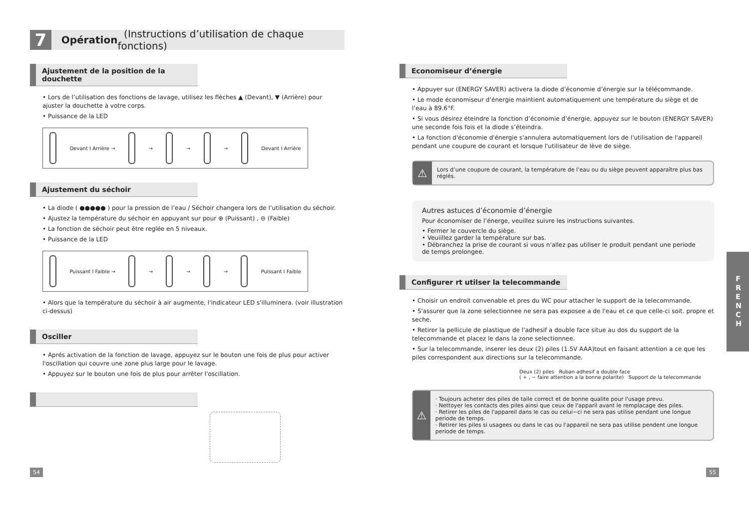F
R
E
N
C
H
7 Opération (Instructions d’utilisation de chaque fonctions)
Ajustement de la position de la douchette
• Lors de l’utilisation des fonctions de lavage, utilisez les flèches ▲ (Devant), ▼ (Arrière) pour ajuster la douchette à votre corps.
• Puissance de la LED
Devant I Arrière → → → → Devant I Arrière
Ajustement du séchoir
• La diode ( ●●●●● ) pour la pression de l’eau / Séchoir changera lors de l’utilisation du séchoir.
• Ajustez la température du séchoir en appuyant sur pour ⊕ (Puissant) , ⊖ (Faible)
• La fonction de séchoir peut être reglée en 5 niveaux.
• Puissance de la LED
Puissant I Faible → → → → Puissant I Faible
• Alors que la température du séchoir à air augmente, l'indicateur LED s'illuminera. (voir illustration ci-dessus)
Osciller
• Aprés activation de la fonction de lavage, appuyez sur le bouton une fois de plus pour activer l'oscillation qui couvre une zone plus large pour le lavage.
• Appuyez sur le bouton une fois de plus pour arrêter l'oscillation.
Economiseur d’énergie
• Appuyer sur (ENERGY SAVER) activera la diode d’économie d’énergie sur la télécommande.
• Le mode économiseur d’énergie maintient automatiquement une température du siège et de l’eau à 89.6°F.
• Si vous désirez éteindre la fonction d’économie d’énergie, appuyez sur le bouton (ENERGY SAVER) une seconde fois fois et la diode s’éteindra.
• La fonction d'économie d'énergie s'annulera automatiquement lors de l'utilisation de l'appareil pendant une coupure de courant et lorsque l'utilisateur de lève de siège.
⚠
Lors d’une coupure de courant, la température de l’eau ou du siège peuvent apparaître plus bas réglés.
Autres astuces d’économie d’énergie
Pour économiser de l’énerge, veuillez suivre les instructions suivantes.
• Fermer le couvercle du siège.
• Veuiillez garder la température sur bas.
• Débranchez la prise de courant si vous n'allez pas utiliser le produit pendant une periode de temps prolongee.
Configurer rt utilser la telecommande
• Choisir un endroit convenable et pres du WC pour attacher le support de la telecommande.
• S'assurer que la zone selectionnee ne sera pas exposee a de l'eau et ce que celle-ci soit. propre et seche.
• Retirer la pellicule de plastique de l'adhesif a double face situe au dos du support de la telecommande et placez le dans la zone selectionnee.
• Sur la telecommande, inserer les deux (2) piles (1.5V AAA)tout en faisant attention a ce que les piles correspondent aux directions sur la telecommande.
Deux (2) piles Ruban adhesif a double face
( + , − faire attention a la bonne polarite) Support de la telecommande
⚠
· Toujours acheter des piles de taile correct et de bonne qualite pour l'usage prevu.
· Nettoyer les contacts des piles ainsi que ceux de l'apparil avant le remplacage des piles.
· Retirer les piles de l'appareil dans le cas ou celui−ci ne sera pas utilise pendant une longue periode de temps.
· Retirer les piles si usagees ou dans le cas ou l'appareil ne sera pas utilise pendent une longue periode de temps.
54 55